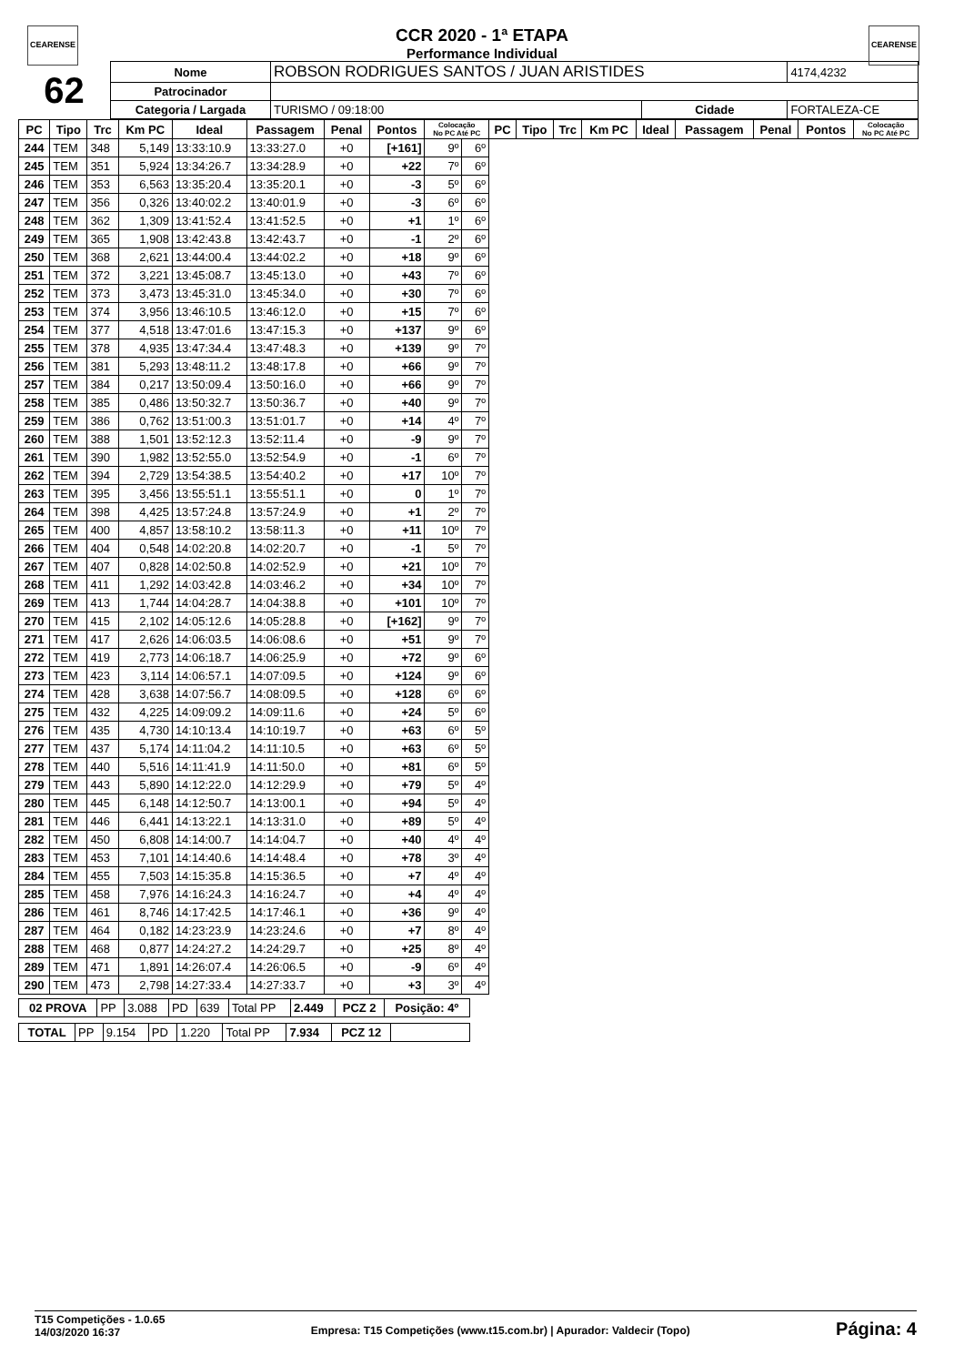CEARENSE CEARENSE
CCR 2020 - 1ª ETAPA
Performance Individual
| 62 | Nome | ROBSON RODRIGUES SANTOS / JUAN ARISTIDES | | | 4174,4232 |
| | Patrocinador | | | | |
| | Categoria / Largada | TURISMO / 09:18:00 | Cidade | FORTALEZA-CE | |
| PC | Tipo | Trc | Km PC | Ideal | Passagem | Penal | Pontos | Colocação No PC Até PC | | PC | Tipo | Trc | Km PC | Ideal | Passagem | Penal | Pontos | Colocação No PC Até PC |
| --- | --- | --- | --- | --- | --- | --- | --- | --- | --- | --- | --- | --- | --- | --- | --- | --- | --- | --- |
| 244 | TEM | 348 | 5,149 | 13:33:10.9 | 13:33:27.0 | +0 | [+161] | 9º | 6º | | | | | | | | | |
| 245 | TEM | 351 | 5,924 | 13:34:26.7 | 13:34:28.9 | +0 | +22 | 7º | 6º | | | | | | | | | |
| 246 | TEM | 353 | 6,563 | 13:35:20.4 | 13:35:20.1 | +0 | -3 | 5º | 6º | | | | | | | | | |
| 247 | TEM | 356 | 0,326 | 13:40:02.2 | 13:40:01.9 | +0 | -3 | 6º | 6º | | | | | | | | | |
| 248 | TEM | 362 | 1,309 | 13:41:52.4 | 13:41:52.5 | +0 | +1 | 1º | 6º | | | | | | | | | |
| 249 | TEM | 365 | 1,908 | 13:42:43.8 | 13:42:43.7 | +0 | -1 | 2º | 6º | | | | | | | | | |
| 250 | TEM | 368 | 2,621 | 13:44:00.4 | 13:44:02.2 | +0 | +18 | 9º | 6º | | | | | | | | | |
| 251 | TEM | 372 | 3,221 | 13:45:08.7 | 13:45:13.0 | +0 | +43 | 7º | 6º | | | | | | | | | |
| 252 | TEM | 373 | 3,473 | 13:45:31.0 | 13:45:34.0 | +0 | +30 | 7º | 6º | | | | | | | | | |
| 253 | TEM | 374 | 3,956 | 13:46:10.5 | 13:46:12.0 | +0 | +15 | 7º | 6º | | | | | | | | | |
| 254 | TEM | 377 | 4,518 | 13:47:01.6 | 13:47:15.3 | +0 | +137 | 9º | 6º | | | | | | | | | |
| 255 | TEM | 378 | 4,935 | 13:47:34.4 | 13:47:48.3 | +0 | +139 | 9º | 7º | | | | | | | | | |
| 256 | TEM | 381 | 5,293 | 13:48:11.2 | 13:48:17.8 | +0 | +66 | 9º | 7º | | | | | | | | | |
| 257 | TEM | 384 | 0,217 | 13:50:09.4 | 13:50:16.0 | +0 | +66 | 9º | 7º | | | | | | | | | |
| 258 | TEM | 385 | 0,486 | 13:50:32.7 | 13:50:36.7 | +0 | +40 | 9º | 7º | | | | | | | | | |
| 259 | TEM | 386 | 0,762 | 13:51:00.3 | 13:51:01.7 | +0 | +14 | 4º | 7º | | | | | | | | | |
| 260 | TEM | 388 | 1,501 | 13:52:12.3 | 13:52:11.4 | +0 | -9 | 9º | 7º | | | | | | | | | |
| 261 | TEM | 390 | 1,982 | 13:52:55.0 | 13:52:54.9 | +0 | -1 | 6º | 7º | | | | | | | | | |
| 262 | TEM | 394 | 2,729 | 13:54:38.5 | 13:54:40.2 | +0 | +17 | 10º | 7º | | | | | | | | | |
| 263 | TEM | 395 | 3,456 | 13:55:51.1 | 13:55:51.1 | +0 | 0 | 1º | 7º | | | | | | | | | |
| 264 | TEM | 398 | 4,425 | 13:57:24.8 | 13:57:24.9 | +0 | +1 | 2º | 7º | | | | | | | | | |
| 265 | TEM | 400 | 4,857 | 13:58:10.2 | 13:58:11.3 | +0 | +11 | 10º | 7º | | | | | | | | | |
| 266 | TEM | 404 | 0,548 | 14:02:20.8 | 14:02:20.7 | +0 | -1 | 5º | 7º | | | | | | | | | |
| 267 | TEM | 407 | 0,828 | 14:02:50.8 | 14:02:52.9 | +0 | +21 | 10º | 7º | | | | | | | | | |
| 268 | TEM | 411 | 1,292 | 14:03:42.8 | 14:03:46.2 | +0 | +34 | 10º | 7º | | | | | | | | | |
| 269 | TEM | 413 | 1,744 | 14:04:28.7 | 14:04:38.8 | +0 | +101 | 10º | 7º | | | | | | | | | |
| 270 | TEM | 415 | 2,102 | 14:05:12.6 | 14:05:28.8 | +0 | [+162] | 9º | 7º | | | | | | | | | |
| 271 | TEM | 417 | 2,626 | 14:06:03.5 | 14:06:08.6 | +0 | +51 | 9º | 7º | | | | | | | | | |
| 272 | TEM | 419 | 2,773 | 14:06:18.7 | 14:06:25.9 | +0 | +72 | 9º | 6º | | | | | | | | | |
| 273 | TEM | 423 | 3,114 | 14:06:57.1 | 14:07:09.5 | +0 | +124 | 9º | 6º | | | | | | | | | |
| 274 | TEM | 428 | 3,638 | 14:07:56.7 | 14:08:09.5 | +0 | +128 | 6º | 6º | | | | | | | | | |
| 275 | TEM | 432 | 4,225 | 14:09:09.2 | 14:09:11.6 | +0 | +24 | 5º | 6º | | | | | | | | | |
| 276 | TEM | 435 | 4,730 | 14:10:13.4 | 14:10:19.7 | +0 | +63 | 6º | 5º | | | | | | | | | |
| 277 | TEM | 437 | 5,174 | 14:11:04.2 | 14:11:10.5 | +0 | +63 | 6º | 5º | | | | | | | | | |
| 278 | TEM | 440 | 5,516 | 14:11:41.9 | 14:11:50.0 | +0 | +81 | 6º | 5º | | | | | | | | | |
| 279 | TEM | 443 | 5,890 | 14:12:22.0 | 14:12:29.9 | +0 | +79 | 5º | 4º | | | | | | | | | |
| 280 | TEM | 445 | 6,148 | 14:12:50.7 | 14:13:00.1 | +0 | +94 | 5º | 4º | | | | | | | | | |
| 281 | TEM | 446 | 6,441 | 14:13:22.1 | 14:13:31.0 | +0 | +89 | 5º | 4º | | | | | | | | | |
| 282 | TEM | 450 | 6,808 | 14:14:00.7 | 14:14:04.7 | +0 | +40 | 4º | 4º | | | | | | | | | |
| 283 | TEM | 453 | 7,101 | 14:14:40.6 | 14:14:48.4 | +0 | +78 | 3º | 4º | | | | | | | | | |
| 284 | TEM | 455 | 7,503 | 14:15:35.8 | 14:15:36.5 | +0 | +7 | 4º | 4º | | | | | | | | | |
| 285 | TEM | 458 | 7,976 | 14:16:24.3 | 14:16:24.7 | +0 | +4 | 4º | 4º | | | | | | | | | |
| 286 | TEM | 461 | 8,746 | 14:17:42.5 | 14:17:46.1 | +0 | +36 | 9º | 4º | | | | | | | | | |
| 287 | TEM | 464 | 0,182 | 14:23:23.9 | 14:23:24.6 | +0 | +7 | 8º | 4º | | | | | | | | | |
| 288 | TEM | 468 | 0,877 | 14:24:27.2 | 14:24:29.7 | +0 | +25 | 8º | 4º | | | | | | | | | |
| 289 | TEM | 471 | 1,891 | 14:26:07.4 | 14:26:06.5 | +0 | -9 | 6º | 4º | | | | | | | | | |
| 290 | TEM | 473 | 2,798 | 14:27:33.4 | 14:27:33.7 | +0 | +3 | 3º | 4º | | | | | | | | | |
| 02 PROVA | PP | 3.088 | PD | 639 | Total PP | 2.449 | PCZ 2 | Posição: 4º |
| TOTAL | PP | 9.154 | PD | 1.220 | Total PP | 7.934 | PCZ 12 | |
T15 Competições - 1.0.65
14/03/2020 16:37
Empresa: T15 Competições (www.t15.com.br) | Apurador: Valdecir (Topo)
Página: 4